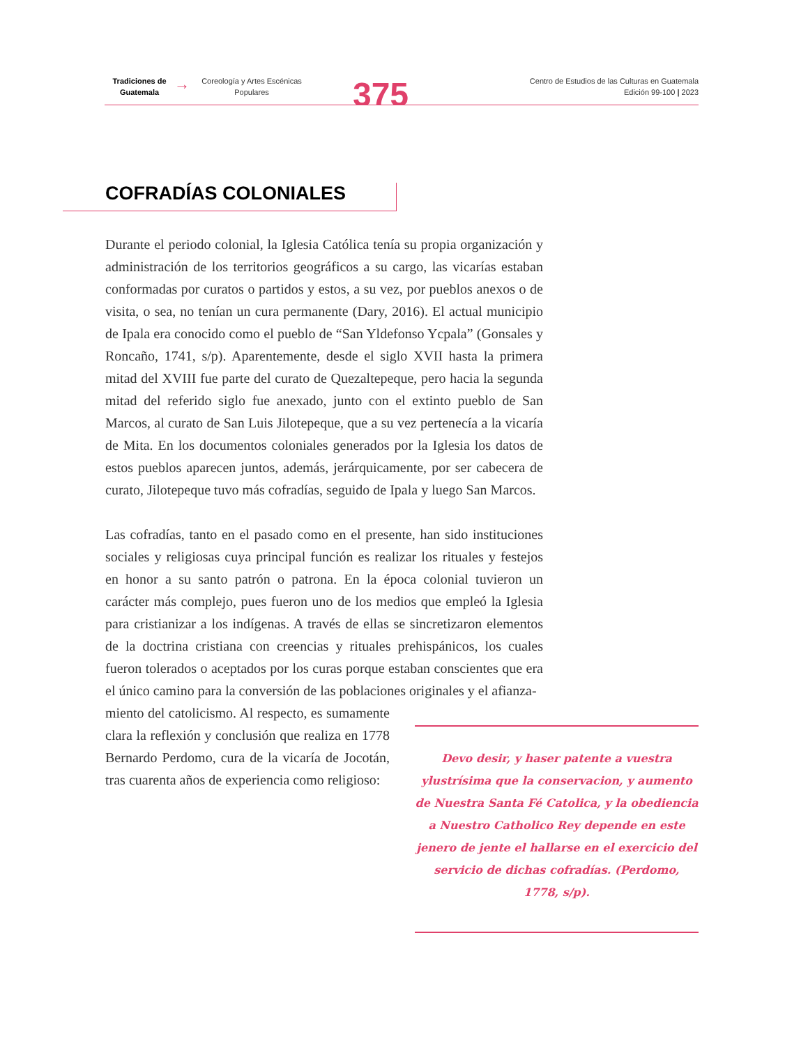Tradiciones de Guatemala
→
Coreología y Artes Escénicas Populares
375
Centro de Estudios de las Culturas en Guatemala
Edición 99-100 | 2023
COFRADÍAS COLONIALES
Durante el periodo colonial, la Iglesia Católica tenía su propia organización y administración de los territorios geográficos a su cargo, las vicarías estaban conformadas por curatos o partidos y estos, a su vez, por pueblos anexos o de visita, o sea, no tenían un cura permanente (Dary, 2016). El actual municipio de Ipala era conocido como el pueblo de “San Yldefonso Ycpala” (Gonsales y Roncaño, 1741, s/p). Aparentemente, desde el siglo XVII hasta la primera mitad del XVIII fue parte del curato de Quezaltepeque, pero hacia la segunda mitad del referido siglo fue anexado, junto con el extinto pueblo de San Marcos, al curato de San Luis Jilotepeque, que a su vez pertenecía a la vicaría de Mita. En los documentos coloniales generados por la Iglesia los datos de estos pueblos aparecen juntos, además, jerárquicamente, por ser cabecera de curato, Jilotepeque tuvo más cofradías, seguido de Ipala y luego San Marcos.
Las cofradías, tanto en el pasado como en el presente, han sido instituciones sociales y religiosas cuya principal función es realizar los rituales y festejos en honor a su santo patrón o patrona. En la época colonial tuvieron un carácter más complejo, pues fueron uno de los medios que empleó la Iglesia para cristianizar a los indígenas. A través de ellas se sincretizaron elementos de la doctrina cristiana con creencias y rituales prehispánicos, los cuales fueron tolerados o aceptados por los curas porque estaban conscientes que era el único camino para la conversión de las poblaciones originales y el afianza-
miento del catolicismo. Al respecto, es sumamente clara la reflexión y conclusión que realiza en 1778 Bernardo Perdomo, cura de la vicaría de Jocotán, tras cuarenta años de experiencia como religioso:
Devo desir, y haser patente a vuestra ylustrísima que la conservacion, y aumento de Nuestra Santa Fé Catolica, y la obediencia a Nuestro Catholico Rey depende en este jenero de jente el hallarse en el exercicio del servicio de dichas cofradías. (Perdomo, 1778, s/p).